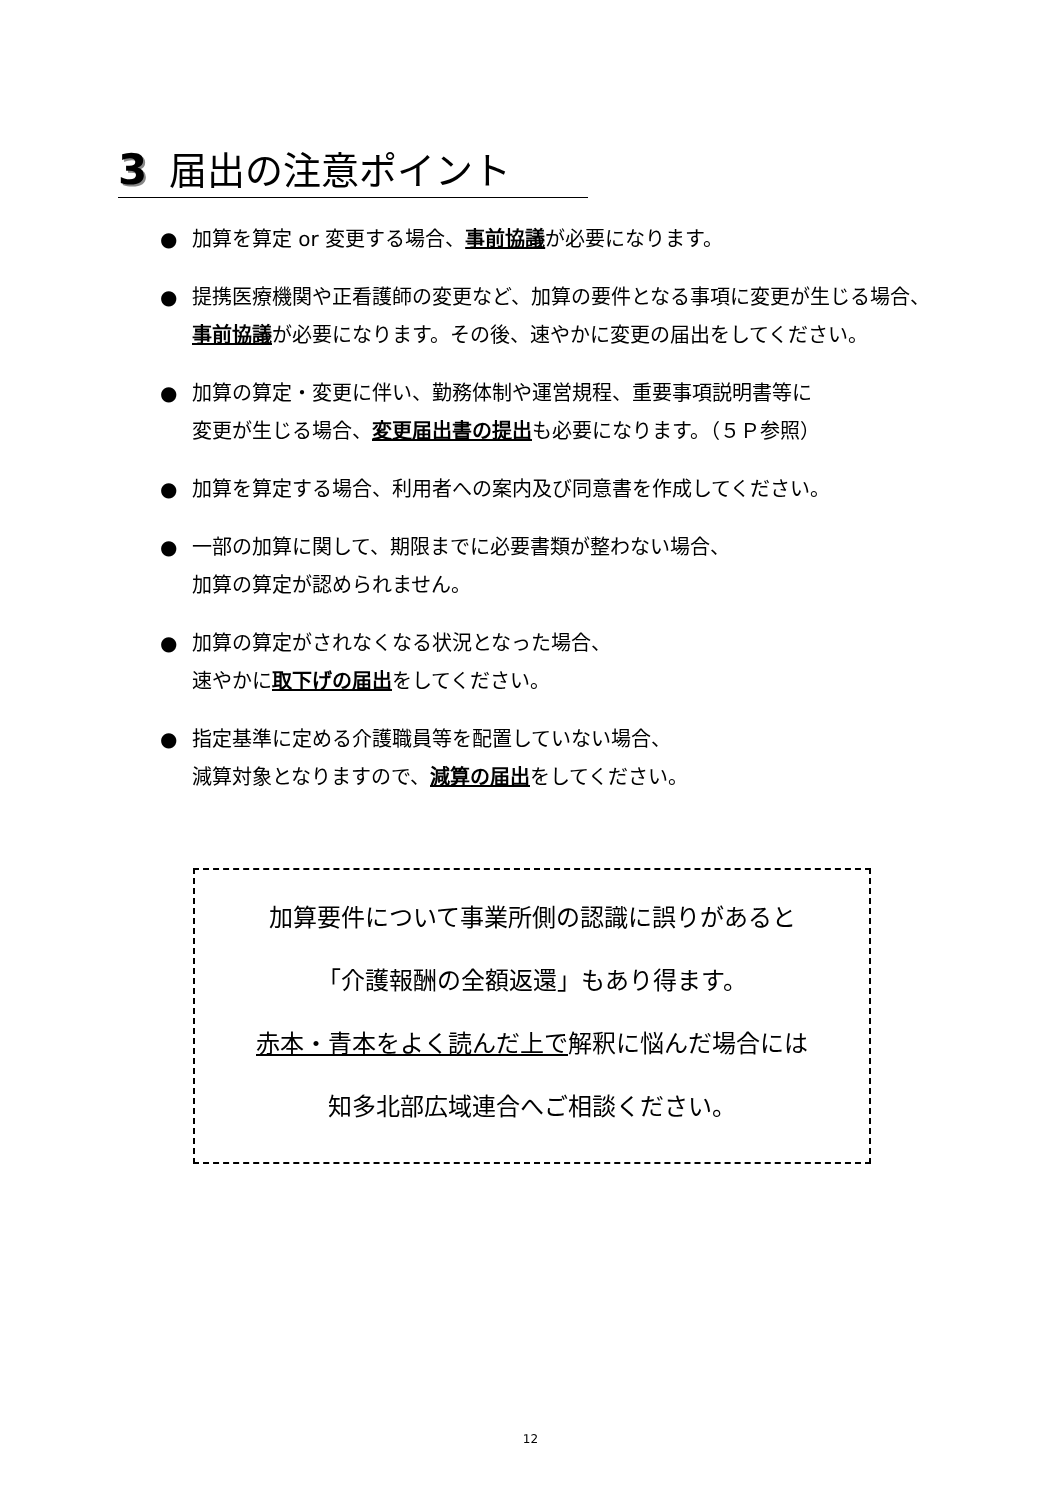3 届出の注意ポイント
● 加算を算定 or 変更する場合、事前協議が必要になります。
● 提携医療機関や正看護師の変更など、加算の要件となる事項に変更が生じる場合、
事前協議が必要になります。その後、速やかに変更の届出をしてください。
● 加算の算定・変更に伴い、勤務体制や運営規程、重要事項説明書等に
変更が生じる場合、変更届出書の提出も必要になります。（５Ｐ参照）
● 加算を算定する場合、利用者への案内及び同意書を作成してください。
● 一部の加算に関して、期限までに必要書類が整わない場合、
加算の算定が認められません。
● 加算の算定がされなくなる状況となった場合、
速やかに取下げの届出をしてください。
● 指定基準に定める介護職員等を配置していない場合、
減算対象となりますので、減算の届出をしてください。
加算要件について事業所側の認識に誤りがあると
「介護報酬の全額返還」もあり得ます。
赤本・青本をよく読んだ上で解釈に悩んだ場合には
知多北部広域連合へご相談ください。
12